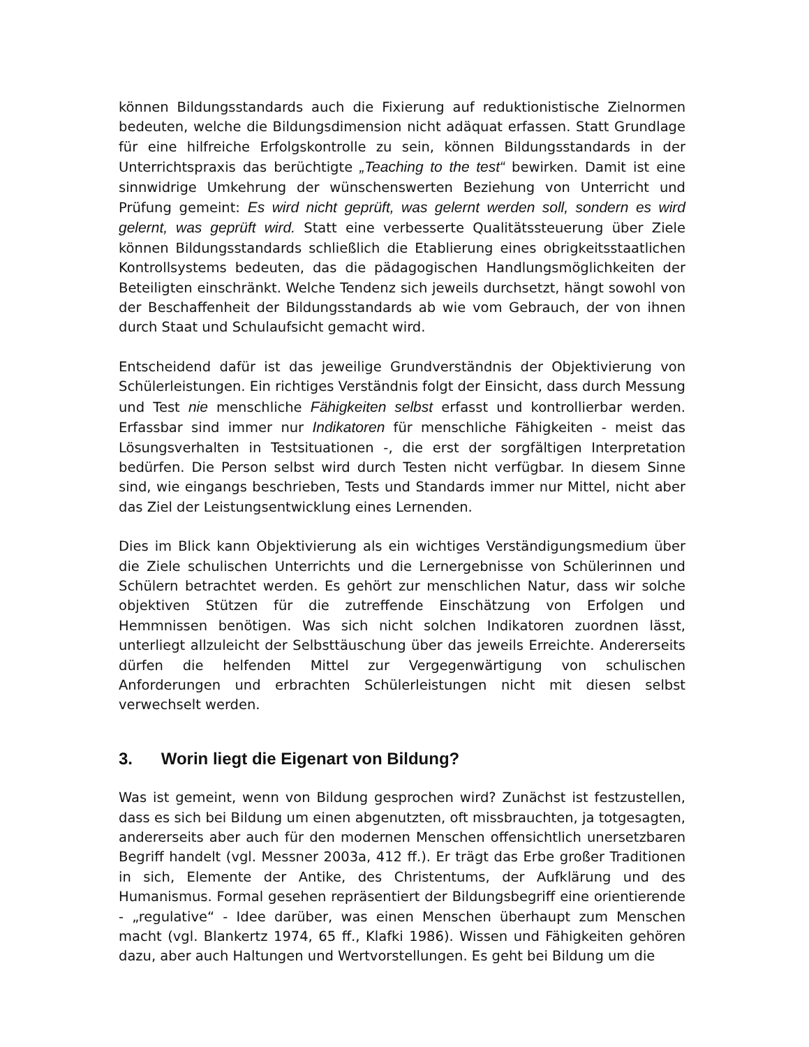können Bildungsstandards auch die Fixierung auf reduktionistische Zielnormen bedeuten, welche die Bildungsdimension nicht adäquat erfassen. Statt Grundlage für eine hilfreiche Erfolgskontrolle zu sein, können Bildungsstandards in der Unterrichtspraxis das berüchtigte „Teaching to the test“ bewirken. Damit ist eine sinnwidrige Umkehrung der wünschenswerten Beziehung von Unterricht und Prüfung gemeint: Es wird nicht geprüft, was gelernt werden soll, sondern es wird gelernt, was geprüft wird. Statt eine verbesserte Qualitätssteuerung über Ziele können Bildungsstandards schließlich die Etablierung eines obrigkeitsstaatlichen Kontrollsystems bedeuten, das die pädagogischen Handlungsmöglichkeiten der Beteiligten einschränkt. Welche Tendenz sich jeweils durchsetzt, hängt sowohl von der Beschaffenheit der Bildungsstandards ab wie vom Gebrauch, der von ihnen durch Staat und Schulaufsicht gemacht wird.
Entscheidend dafür ist das jeweilige Grundverständnis der Objektivierung von Schülerleistungen. Ein richtiges Verständnis folgt der Einsicht, dass durch Messung und Test nie menschliche Fähigkeiten selbst erfasst und kontrollierbar werden. Erfassbar sind immer nur Indikatoren für menschliche Fähigkeiten - meist das Lösungsverhalten in Testsituationen -, die erst der sorgfältigen Interpretation bedürfen. Die Person selbst wird durch Testen nicht verfügbar. In diesem Sinne sind, wie eingangs beschrieben, Tests und Standards immer nur Mittel, nicht aber das Ziel der Leistungsentwicklung eines Lernenden.
Dies im Blick kann Objektivierung als ein wichtiges Verständigungsmedium über die Ziele schulischen Unterrichts und die Lernergebnisse von Schülerinnen und Schülern betrachtet werden. Es gehört zur menschlichen Natur, dass wir solche objektiven Stützen für die zutreffende Einschätzung von Erfolgen und Hemmnissen benötigen. Was sich nicht solchen Indikatoren zuordnen lässt, unterliegt allzuleicht der Selbsttäuschung über das jeweils Erreichte. Andererseits dürfen die helfenden Mittel zur Vergegenwärtigung von schulischen Anforderungen und erbrachten Schülerleistungen nicht mit diesen selbst verwechselt werden.
3. Worin liegt die Eigenart von Bildung?
Was ist gemeint, wenn von Bildung gesprochen wird? Zunächst ist festzustellen, dass es sich bei Bildung um einen abgenutzten, oft missbrauchten, ja totgesagten, andererseits aber auch für den modernen Menschen offensichtlich unersetzbaren Begriff handelt (vgl. Messner 2003a, 412 ff.). Er trägt das Erbe großer Traditionen in sich, Elemente der Antike, des Christentums, der Aufklärung und des Humanismus. Formal gesehen repräsentiert der Bildungsbegriff eine orientierende - „regulative“ - Idee darüber, was einen Menschen überhaupt zum Menschen macht (vgl. Blankertz 1974, 65 ff., Klafki 1986). Wissen und Fähigkeiten gehören dazu, aber auch Haltungen und Wertvorstellungen. Es geht bei Bildung um die